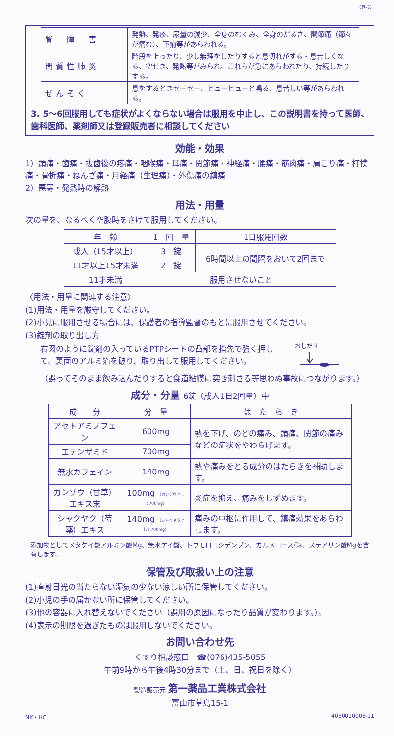〈き-8〉
| 腎 障 害 | 発熱、発疹、尿量の減少、全身のむくみ、全身のだるさ、関節痛（節々が痛む）、下痢等があらわれる。 |
| 間質性肺炎 | 階段を上ったり、少し無理をしたりすると息切れがする・息苦しくなる、空せき、発熱等がみられ、これらが急にあらわれたり、持続したりする。 |
| ぜんそく | 息をするときゼーゼー、ヒューヒューと鳴る、息苦しい等があらわれる。 |
3. 5～6回服用しても症状がよくならない場合は服用を中止し、この説明書を持って医師、歯科医師、薬剤師又は登録販売者に相談してください
効能・効果
1）頭痛・歯痛・抜歯後の疼痛・咽喉痛・耳痛・関節痛・神経痛・腰痛・筋肉痛・肩こり痛・打撲痛・骨折痛・ねんざ痛・月経痛（生理痛）・外傷痛の鎮痛
2）悪寒・発熱時の解熱
用法・用量
次の量を、なるべく空腹時をさけて服用してください。
| 年 齢 | 1 回 量 | 1日服用回数 |
| --- | --- | --- |
| 成人（15才以上） | 3 錠 | 6時間以上の間隔をおいて2回まで |
| 11才以上15才未満 | 2 錠 | |
| 11才未満 | 服用させないこと | |
〈用法・用量に関連する注意〉
(1)用法・用量を厳守してください。
(2)小児に服用させる場合には、保護者の指導監督のもとに服用させてください。
(3)錠剤の取り出し方
右図のように錠剤の入っているPTPシートの凸部を指先で強く押して、裏面のアルミ箔を破り、取り出して服用してください。
おしだす
（誤ってそのまま飲み込んだりすると食道粘膜に突き刺さる等思わぬ事故につながります。）
成分・分量 6錠（成人1日2回量）中
| 成 分 | 分 量 | は た ら き |
| --- | --- | --- |
| アセトアミノフェン | 600mg | 熱を下げ、のどの痛み、頭痛、関節の痛みなどの症状をやわらげます。 |
| エテンザミド | 700mg | |
| 無水カフェイン | 140mg | 熱や痛みをとる成分のはたらきを補助します。 |
| カンゾウ（甘草）エキス末 | 100mg （カンゾウとして700mg） | 炎症を抑え、痛みをしずめます。 |
| シャクヤク（芍薬）エキス | 140mg （シャクヤクとして700mg） | 痛みの中枢に作用して、鎮痛効果をあらわします。 |
添加物としてメタケイ酸アルミン酸Mg、無水ケイ酸、トウモロコシデンプン、カルメロースCa、ステアリン酸Mgを含有します。
保管及び取扱い上の注意
(1)直射日光の当たらない湿気の少ない涼しい所に保管してください。
(2)小児の手の届かない所に保管してください。
(3)他の容器に入れ替えないでください（誤用の原因になったり品質が変わります。）。
(4)表示の期限を過ぎたものは服用しないでください。
お問い合わせ先
くすり相談窓口　☎(076)435-5055
午前9時から午後4時30分まで（土、日、祝日を除く）
製造販売元 第一薬品工業株式会社
富山市草島15-1
NK・HC 4030010008-11